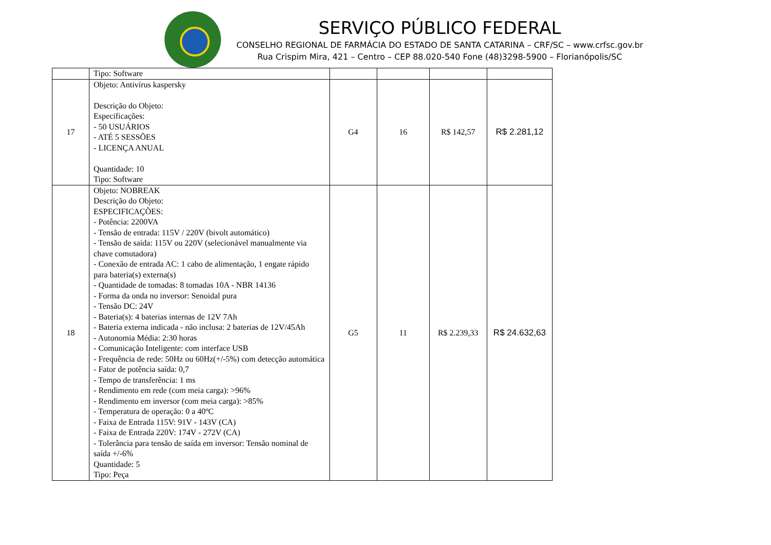SERVIÇO PÚBLICO FEDERAL
CONSELHO REGIONAL DE FARMÁCIA DO ESTADO DE SANTA CATARINA – CRF/SC – www.crfsc.gov.br
Rua Crispim Mira, 421 – Centro – CEP 88.020-540 Fone (48)3298-5900 – Florianópolis/SC
| | Tipo: Software | | | | |
| 17 | Objeto: Antivírus kaspersky Descrição do Objeto: Especificações: - 50 USUÁRIOS - ATÉ 5 SESSÕES - LICENÇA ANUAL Quantidade: 10 Tipo: Software | G4 | 16 | R$ 142,57 | R$ 2.281,12 |
| 18 | Objeto: NOBREAK Descrição do Objeto: ESPECIFICAÇÕES: - Potência: 2200VA - Tensão de entrada: 115V / 220V (bivolt automático) - Tensão de saída: 115V ou 220V (selecionável manualmente via chave comutadora) - Conexão de entrada AC: 1 cabo de alimentação, 1 engate rápido para bateria(s) externa(s) - Quantidade de tomadas: 8 tomadas 10A - NBR 14136 - Forma da onda no inversor: Senoidal pura - Tensão DC: 24V - Bateria(s): 4 baterias internas de 12V 7Ah - Bateria externa indicada - não inclusa: 2 baterias de 12V/45Ah - Autonomia Média: 2:30 horas - Comunicação Inteligente: com interface USB - Frequência de rede: 50Hz ou 60Hz(+/-5%) com detecção automática - Fator de potência saída: 0,7 - Tempo de transferência: 1 ms - Rendimento em rede (com meia carga): >96% - Rendimento em inversor (com meia carga): >85% - Temperatura de operação: 0 a 40ºC - Faixa de Entrada 115V: 91V - 143V (CA) - Faixa de Entrada 220V: 174V - 272V (CA) - Tolerância para tensão de saída em inversor: Tensão nominal de saída +/-6% Quantidade: 5 Tipo: Peça | G5 | 11 | R$ 2.239,33 | R$ 24.632,63 |